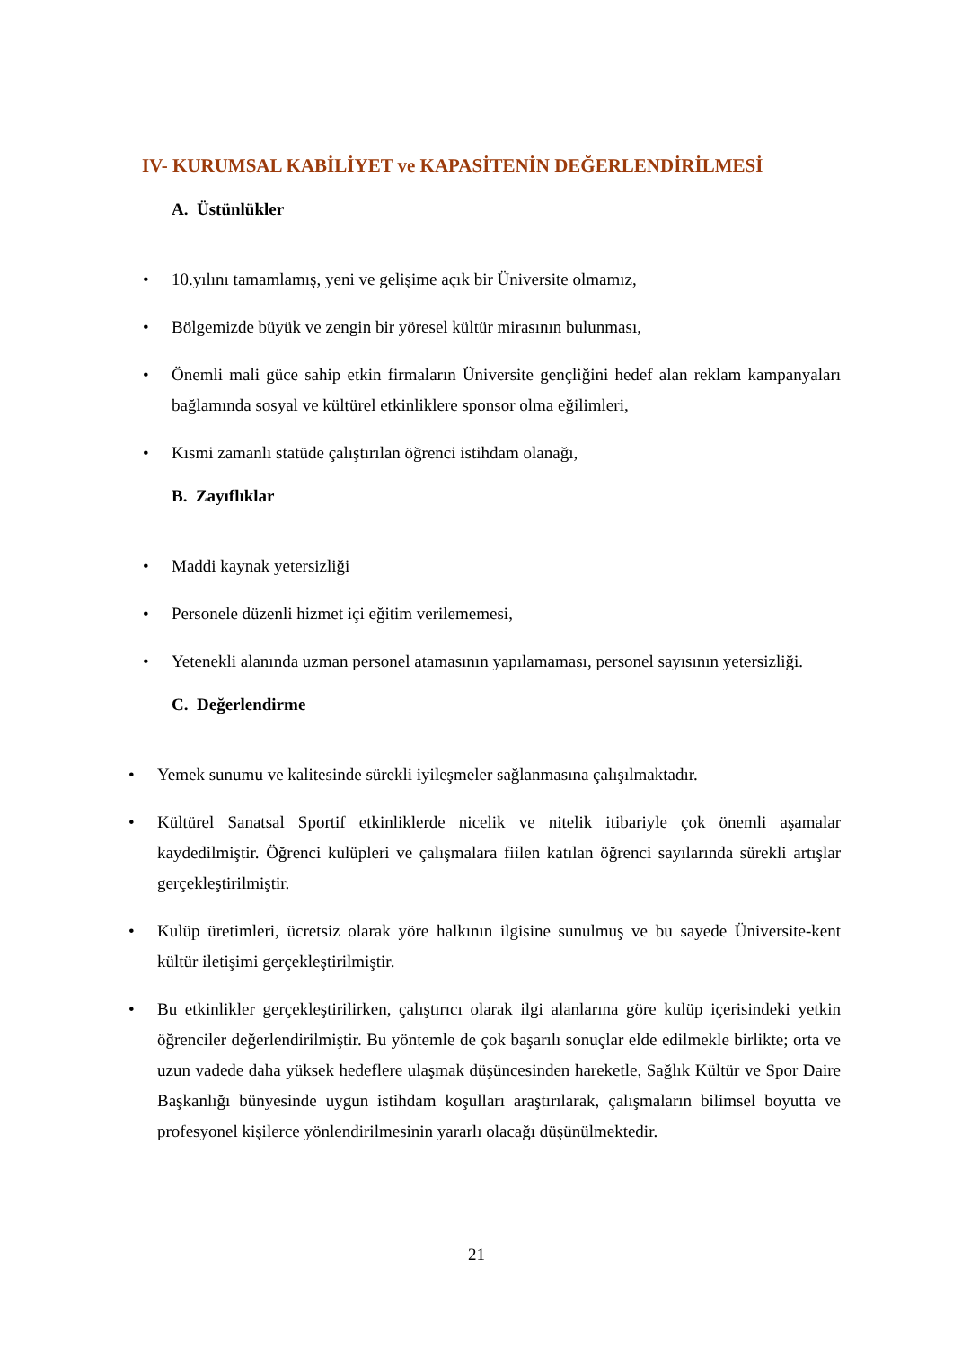IV- KURUMSAL KABİLİYET ve KAPASİTENİN DEĞERLENDİRİLMESİ
A. Üstünlükler
• 10.yılını tamamlamış, yeni ve gelişime açık bir Üniversite olmamız,
• Bölgemizde büyük ve zengin bir yöresel kültür mirasının bulunması,
• Önemli mali güce sahip etkin firmaların Üniversite gençliğini hedef alan reklam kampanyaları bağlamında sosyal ve kültürel etkinliklere sponsor olma eğilimleri,
• Kısmi zamanlı statüde çalıştırılan öğrenci istihdam olanağı,
B. Zayıflıklar
• Maddi kaynak yetersizliği
• Personele düzenli hizmet içi eğitim verilememesi,
• Yetenekli alanında uzman personel atamasının yapılamaması, personel sayısının yetersizliği.
C. Değerlendirme
• Yemek sunumu ve kalitesinde sürekli iyileşmeler sağlanmasına çalışılmaktadır.
• Kültürel Sanatsal Sportif etkinliklerde nicelik ve nitelik itibariyle çok önemli aşamalar kaydedilmiştir. Öğrenci kulüpleri ve çalışmalara fiilen katılan öğrenci sayılarında sürekli artışlar gerçekleştirilmiştir.
• Kulüp üretimleri, ücretsiz olarak yöre halkının ilgisine sunulmuş ve bu sayede Üniversite-kent kültür iletişimi gerçekleştirilmiştir.
• Bu etkinlikler gerçekleştirilirken, çalıştırıcı olarak ilgi alanlarına göre kulüp içerisindeki yetkin öğrenciler değerlendirilmiştir. Bu yöntemle de çok başarılı sonuçlar elde edilmekle birlikte; orta ve uzun vadede daha yüksek hedeflere ulaşmak düşüncesinden hareketle, Sağlık Kültür ve Spor Daire Başkanlığı bünyesinde uygun istihdam koşulları araştırılarak, çalışmaların bilimsel boyutta ve profesyonel kişilerce yönlendirilmesinin yararlı olacağı düşünülmektedir.
21